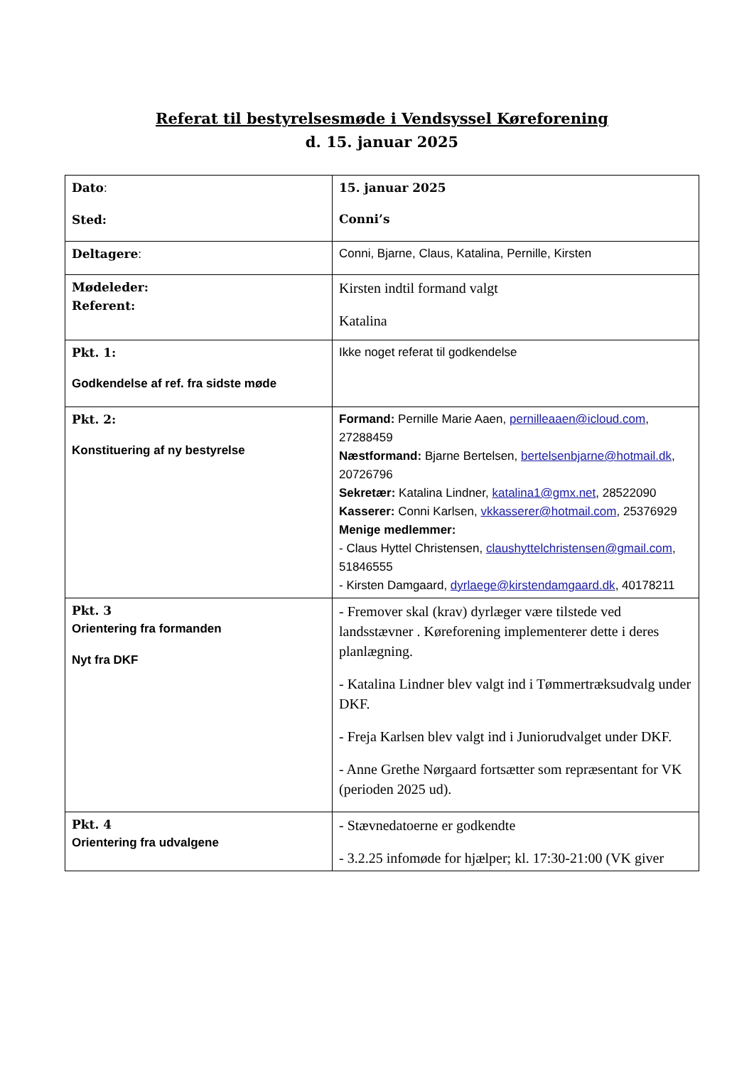Referat til bestyrelsesmøde i Vendsyssel Køreforening
d. 15. januar 2025
| Dato : Sted: | 15. januar 2025 Conni’s |
| Deltagere : | Conni, Bjarne, Claus, Katalina, Pernille, Kirsten |
| Mødeleder: Referent: | Kirsten indtil formand valgt Katalina |
| Pkt. 1: Godkendelse af ref. fra sidste møde | Ikke noget referat til godkendelse |
| Pkt. 2: Konstituering af ny bestyrelse | Formand: Pernille Marie Aaen, pernilleaaen@icloud.com , 27288459 Næstformand: Bjarne Bertelsen, bertelsenbjarne@hotmail.dk , 20726796 Sekretær: Katalina Lindner, katalina1@gmx.net , 28522090 Kasserer: Conni Karlsen, vkkasserer@hotmail.com , 25376929 Menige medlemmer: - Claus Hyttel Christensen, claushyttelchristensen@gmail.com , 51846555 - Kirsten Damgaard, dyrlaege@kirstendamgaard.dk , 40178211 |
| Pkt. 3 Orientering fra formanden Nyt fra DKF | - Fremover skal (krav) dyrlæger være tilstede ved landsstævner . Køreforening implementerer dette i deres planlægning. - Katalina Lindner blev valgt ind i Tømmertræksudvalg under DKF. - Freja Karlsen blev valgt ind i Juniorudvalget under DKF. - Anne Grethe Nørgaard fortsætter som repræsentant for VK (perioden 2025 ud). |
| Pkt. 4 Orientering fra udvalgene | - Stævnedatoerne er godkendte - 3.2.25 infomøde for hjælper; kl. 17:30-21:00 (VK giver |